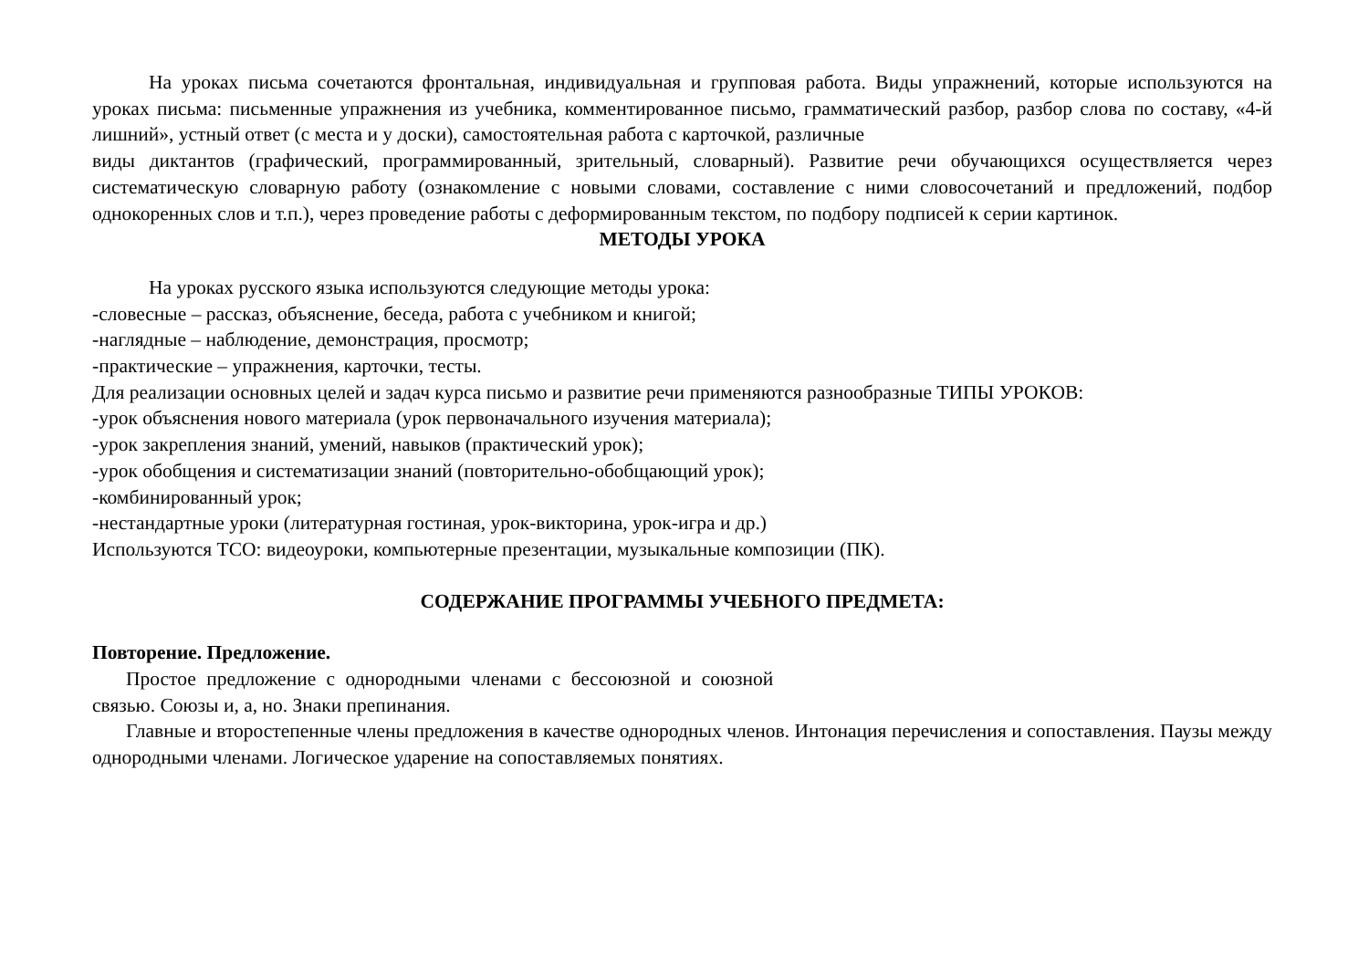На уроках письма сочетаются фронтальная, индивидуальная и групповая работа. Виды упражнений, которые используются на уроках письма: письменные упражнения из учебника, комментированное письмо, грамматический разбор, разбор слова по составу, «4-й лишний», устный ответ (с места и у доски), самостоятельная работа с карточкой, различные
виды диктантов (графический, программированный, зрительный, словарный). Развитие речи обучающихся осуществляется через систематическую словарную работу (ознакомление с новыми словами, составление с ними словосочетаний и предложений, подбор однокоренных слов и т.п.), через проведение работы с деформированным текстом, по подбору подписей к серии картинок.
МЕТОДЫ УРОКА
На уроках русского языка используются следующие методы урока:
-словесные – рассказ, объяснение, беседа, работа с учебником и книгой;
-наглядные – наблюдение, демонстрация, просмотр;
-практические – упражнения, карточки, тесты.
Для реализации основных целей и задач курса письмо и развитие речи применяются разнообразные ТИПЫ УРОКОВ:
-урок объяснения нового материала (урок первоначального изучения материала);
-урок закрепления знаний, умений, навыков (практический урок);
-урок обобщения и систематизации знаний (повторительно-обобщающий урок);
-комбинированный урок;
-нестандартные уроки (литературная гостиная, урок-викторина, урок-игра и др.)
Используются ТСО: видеоуроки, компьютерные презентации, музыкальные композиции (ПК).
СОДЕРЖАНИЕ ПРОГРАММЫ УЧЕБНОГО ПРЕДМЕТА:
Повторение. Предложение.
Простое предложение с однородными членами с бессоюзной и союзной
связью. Союзы и, а, но. Знаки препинания.
Главные и второстепенные члены предложения в качестве однородных членов. Интонация перечисления и сопоставления. Паузы между однородными членами. Логическое ударение на сопоставляемых понятиях.